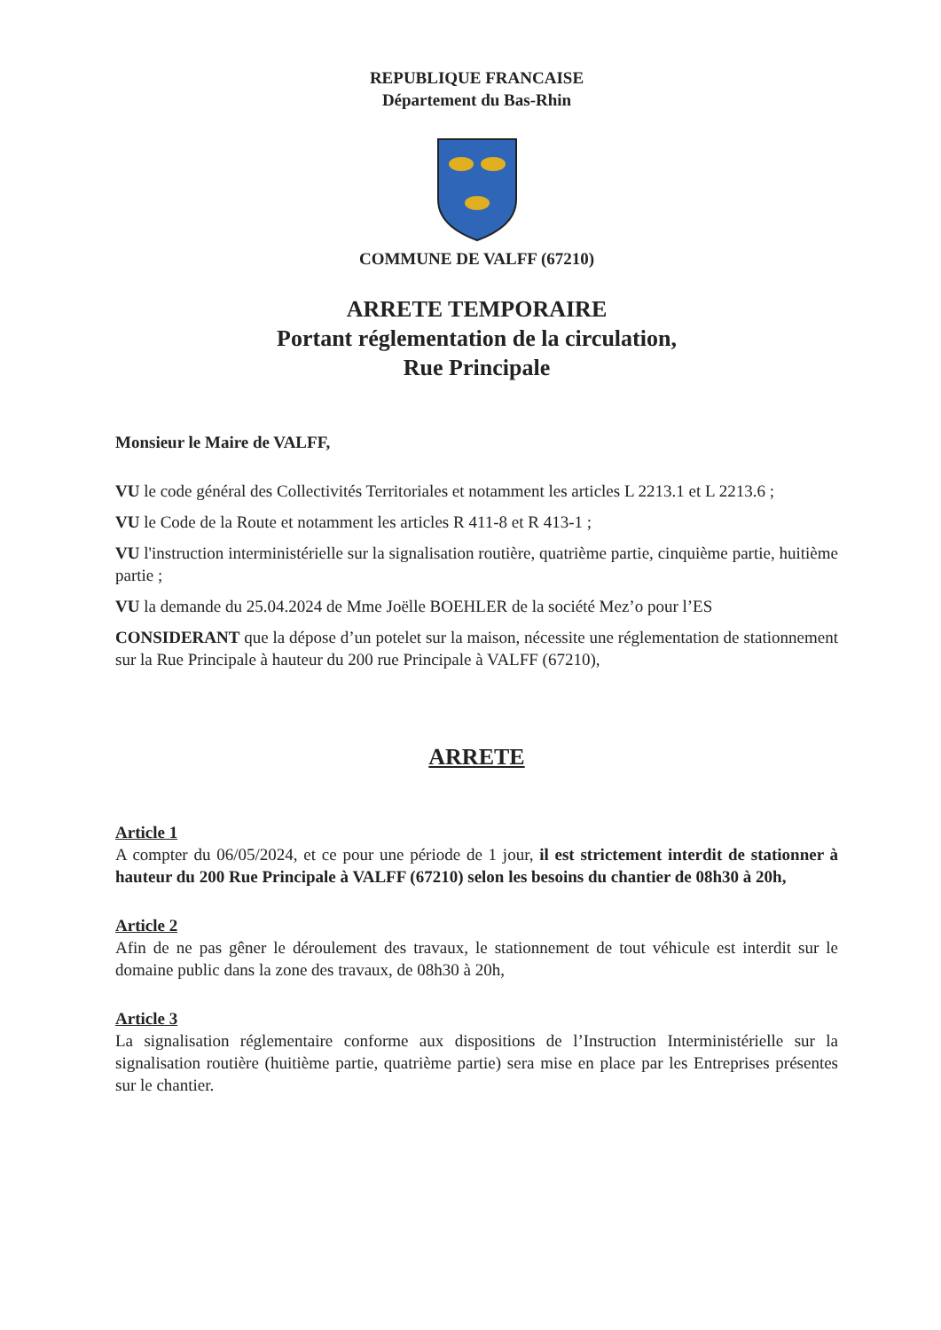REPUBLIQUE FRANCAISE
Département du Bas-Rhin
COMMUNE DE VALFF (67210)
ARRETE TEMPORAIRE
Portant réglementation de la circulation,
Rue Principale
Monsieur le Maire de VALFF,
VU le code général des Collectivités Territoriales et notamment les articles L 2213.1 et L 2213.6 ;
VU le Code de la Route et notamment les articles R 411-8 et R 413-1 ;
VU l'instruction interministérielle sur la signalisation routière, quatrième partie, cinquième partie, huitième partie ;
VU la demande du 25.04.2024 de Mme Joëlle BOEHLER de la société Mez’o pour l’ES
CONSIDERANT que la dépose d’un potelet sur la maison, nécessite une réglementation de stationnement sur la Rue Principale à hauteur du 200 rue Principale à VALFF (67210),
ARRETE
Article 1
A compter du 06/05/2024, et ce pour une période de 1 jour, il est strictement interdit de stationner à hauteur du 200 Rue Principale à VALFF (67210) selon les besoins du chantier de 08h30 à 20h,
Article 2
Afin de ne pas gêner le déroulement des travaux, le stationnement de tout véhicule est interdit sur le domaine public dans la zone des travaux, de 08h30 à 20h,
Article 3
La signalisation réglementaire conforme aux dispositions de l’Instruction Interministérielle sur la signalisation routière (huitième partie, quatrième partie) sera mise en place par les Entreprises présentes sur le chantier.